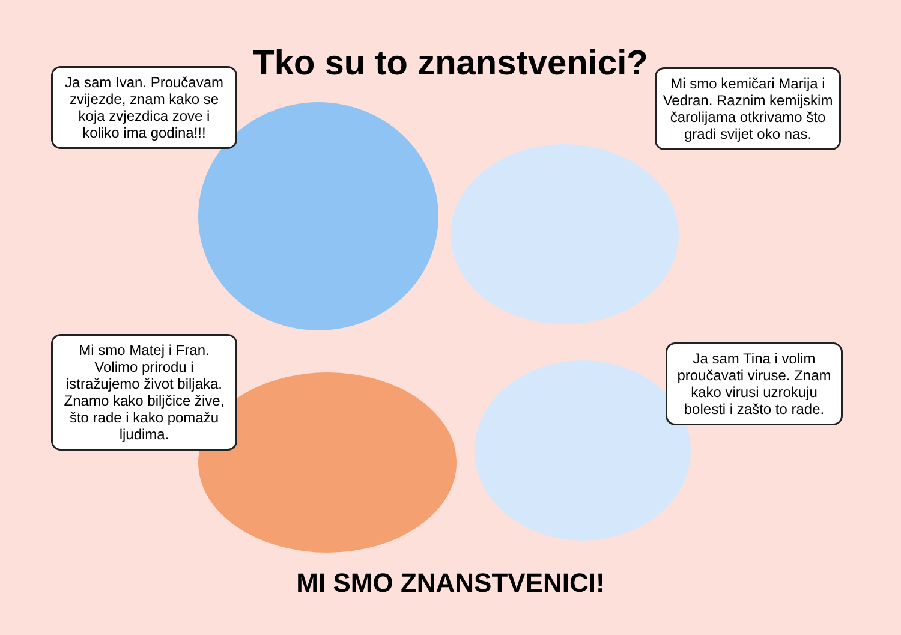Tko su to znanstvenici?
Ja sam Ivan. Proučavam zvijezde, znam kako se koja zvjezdica zove i koliko ima godina!!!
Mi smo kemičari Marija i Vedran. Raznim kemijskim čarolijama otkrivamo što gradi svijet oko nas.
Mi smo Matej i Fran. Volimo prirodu i istražujemo život biljaka. Znamo kako biljčice žive, što rade i kako pomažu ljudima.
Ja sam Tina i volim proučavati viruse. Znam kako virusi uzrokuju bolesti i zašto to rade.
MI SMO ZNANSTVENICI!